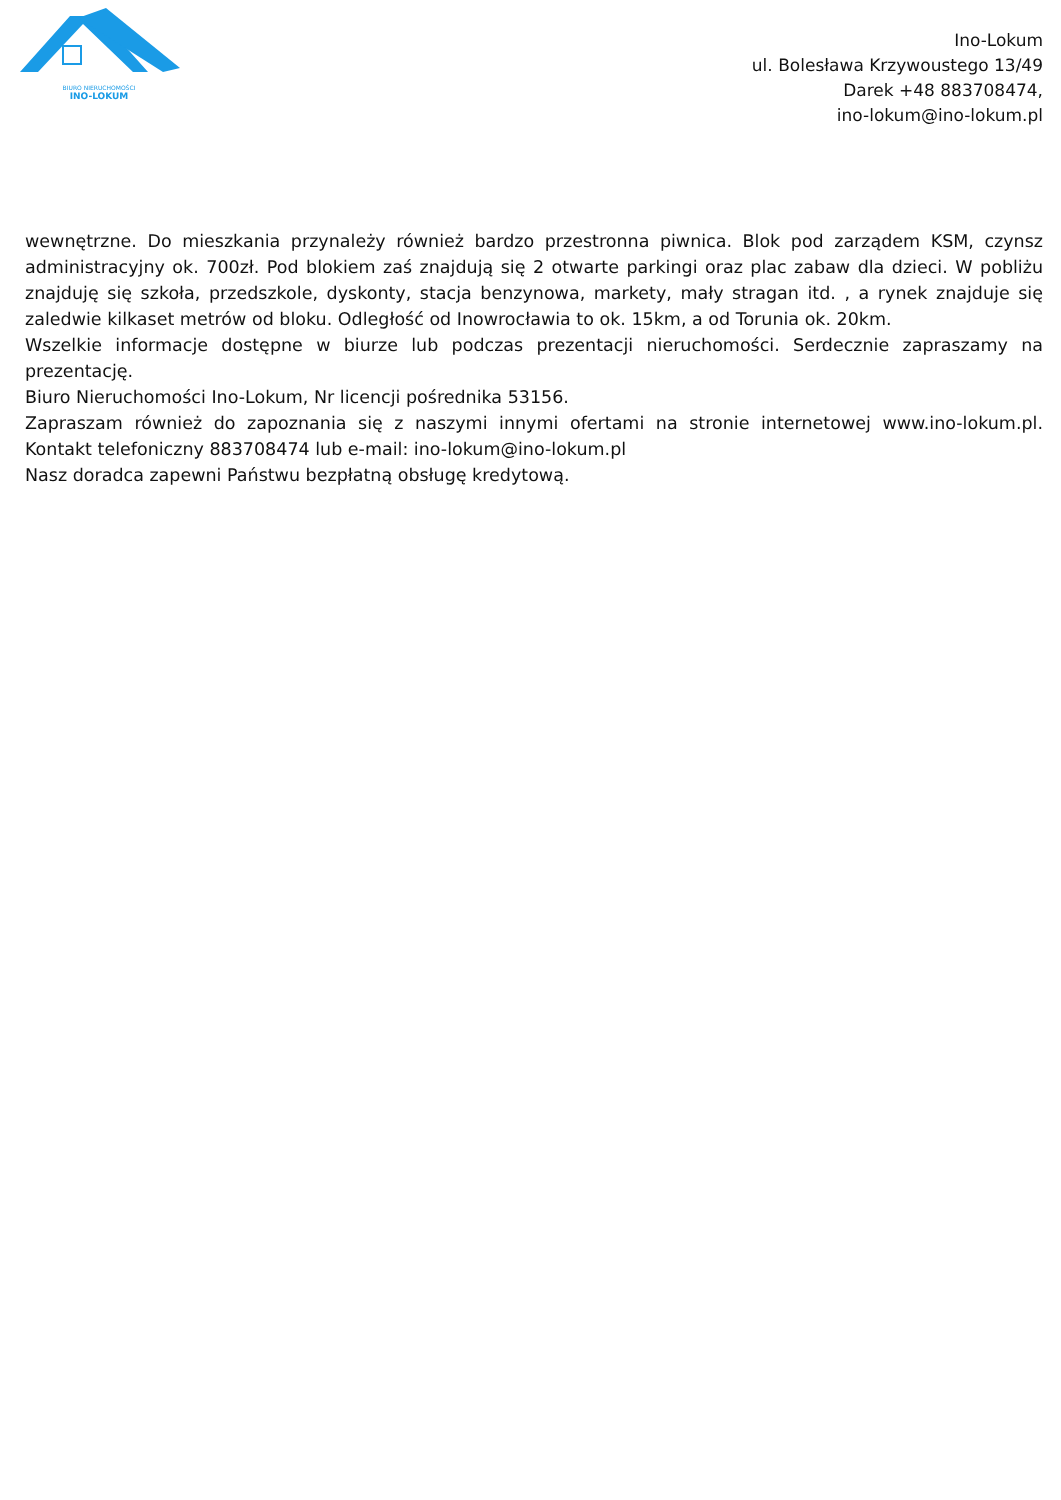BIURO NIERUCHOMOŚCI
INO-LOKUM
Ino-Lokum
ul. Bolesława Krzywoustego 13/49
Darek +48 883708474,
ino-lokum@ino-lokum.pl
wewnętrzne. Do mieszkania przynależy również bardzo przestronna piwnica. Blok pod zarządem KSM, czynsz administracyjny ok. 700zł. Pod blokiem zaś znajdują się 2 otwarte parkingi oraz plac zabaw dla dzieci. W pobliżu znajduję się szkoła, przedszkole, dyskonty, stacja benzynowa, markety, mały stragan itd. , a rynek znajduje się zaledwie kilkaset metrów od bloku. Odległość od Inowrocławia to ok. 15km, a od Torunia ok. 20km.
Wszelkie informacje dostępne w biurze lub podczas prezentacji nieruchomości. Serdecznie zapraszamy na prezentację.
Biuro Nieruchomości Ino-Lokum, Nr licencji pośrednika 53156.
Zapraszam również do zapoznania się z naszymi innymi ofertami na stronie internetowej www.ino-lokum.pl. Kontakt telefoniczny 883708474 lub e-mail: ino-lokum@ino-lokum.pl
Nasz doradca zapewni Państwu bezpłatną obsługę kredytową.